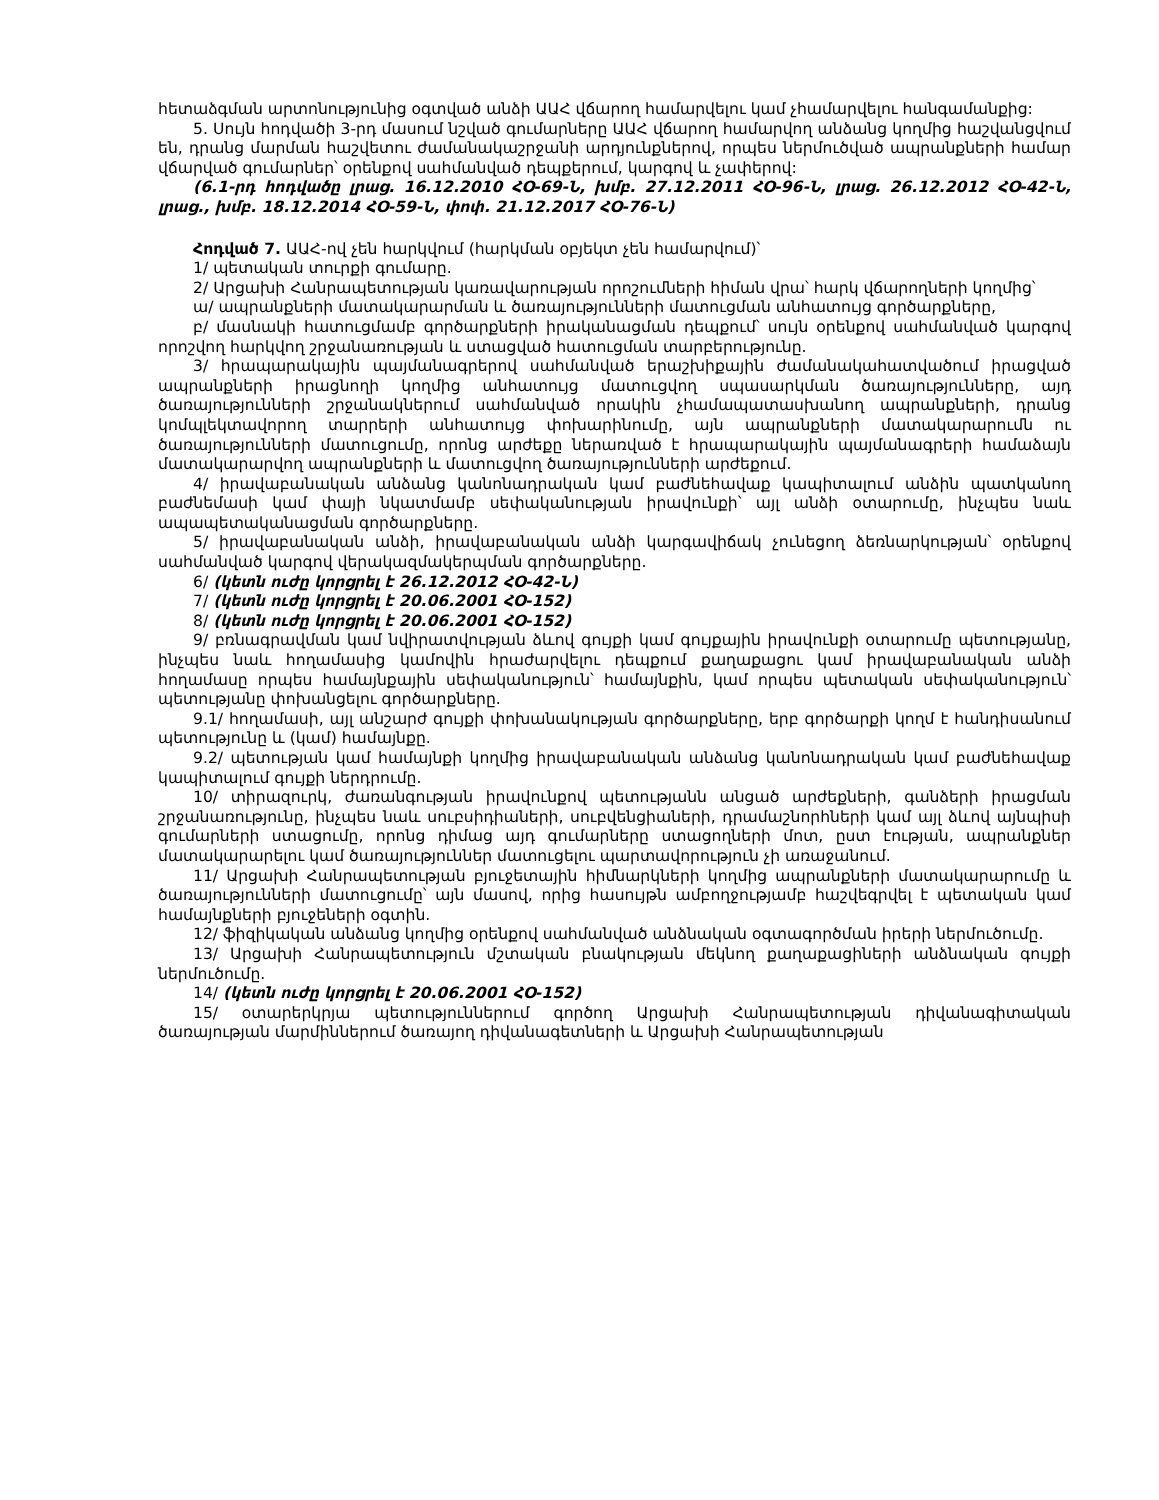հետաձգման արտոնությունից օգտված անձի ԱԱՀ վճարող համարվելու կամ չհամարվելու հանգամանքից:
5. Սույն հոդվածի 3-րդ մասում նշված գումարները ԱԱՀ վճարող համարվող անձանց կողմից հաշվանցվում են, դրանց մարման հաշվետու ժամանակաշրջանի արդյունքներով, որպես ներմուծված ապրանքների համար վճարված գումարներ՝ օրենքով սահմանված դեպքերում, կարգով և չափերով:
(6.1-րդ հոդվածը լրաց. 16.12.2010 ՀՕ-69-Ն, խմբ. 27.12.2011 ՀՕ-96-Ն, լրաց. 26.12.2012 ՀՕ-42-Ն, լրաց., խմբ. 18.12.2014 ՀՕ-59-Ն, փոփ. 21.12.2017 ՀՕ-76-Ն)
Հոդված 7. ԱԱՀ-ով չեն հարկվում (հարկման օբյեկտ չեն համարվում)՝
1/ պետական տուրքի գումարը.
2/ Արցախի Հանրապետության կառավարության որոշումների հիման վրա՝ հարկ վճարողների կողմից՝
ա/ ապրանքների մատակարարման և ծառայությունների մատուցման անհատույց գործարքները,
բ/ մասնակի հատուցմամբ գործարքների իրականացման դեպքում՝ սույն օրենքով սահմանված կարգով որոշվող հարկվող շրջանառության և ստացված հատուցման տարբերությունը.
3/ հրապարակային պայմանագրերով սահմանված երաշխիքային ժամանակահատվածում իրացված ապրանքների իրացնողի կողմից անհատույց մատուցվող սպասարկման ծառայությունները, այդ ծառայությունների շրջանակներում սահմանված որակին չհամապատասխանող ապրանքների, դրանց կոմպլեկտավորող տարրերի անհատույց փոխարինումը, այն ապրանքների մատակարարումն ու ծառայությունների մատուցումը, որոնց արժեքը ներառված է հրապարակային պայմանագրերի համաձայն մատակարարվող ապրանքների և մատուցվող ծառայությունների արժեքում.
4/ իրավաբանական անձանց կանոնադրական կամ բաժնեհավաք կապիտալում անձին պատկանող բաժնեմասի կամ փայի նկատմամբ սեփականության իրավունքի՝ այլ անձի օտարումը, ինչպես նաև ապապետականացման գործարքները.
5/ իրավաբանական անձի, իրավաբանական անձի կարգավիճակ չունեցող ձեռնարկության՝ օրենքով սահմանված կարգով վերակազմակերպման գործարքները.
6/ (կետն ուժը կորցրել է 26.12.2012 ՀՕ-42-Ն)
7/ (կետն ուժը կորցրել է 20.06.2001 ՀՕ-152)
8/ (կետն ուժը կորցրել է 20.06.2001 ՀՕ-152)
9/ բռնագրավման կամ նվիրատվության ձևով գույքի կամ գույքային իրավունքի օտարումը պետությանը, ինչպես նաև հողամասից կամովին հրաժարվելու դեպքում քաղաքացու կամ իրավաբանական անձի հողամասը որպես համայնքային սեփականություն՝ համայնքին, կամ որպես պետական սեփականություն՝ պետությանը փոխանցելու գործարքները.
9.1/ հողամասի, այլ անշարժ գույքի փոխանակության գործարքները, երբ գործարքի կողմ է հանդիսանում պետությունը և (կամ) համայնքը.
9.2/ պետության կամ համայնքի կողմից իրավաբանական անձանց կանոնադրական կամ բաժնեհավաք կապիտալում գույքի ներդրումը.
10/ տիրազուրկ, ժառանգության իրավունքով պետությանն անցած արժեքների, գանձերի իրացման շրջանառությունը, ինչպես նաև սուբսիդիաների, սուբվենցիաների, դրամաշնորհների կամ այլ ձևով այնպիսի գումարների ստացումը, որոնց դիմաց այդ գումարները ստացողների մոտ, ըստ էության, ապրանքներ մատակարարելու կամ ծառայություններ մատուցելու պարտավորություն չի առաջանում.
11/ Արցախի Հանրապետության բյուջետային հիմնարկների կողմից ապրանքների մատակարարումը և ծառայությունների մատուցումը՝ այն մասով, որից հասույթն ամբողջությամբ հաշվեգրվել է պետական կամ համայնքների բյուջեների օգտին.
12/ ֆիզիկական անձանց կողմից օրենքով սահմանված անձնական օգտագործման իրերի ներմուծումը.
13/ Արցախի Հանրապետություն մշտական բնակության մեկնող քաղաքացիների անձնական գույքի ներմուծումը.
14/ (կետն ուժը կորցրել է 20.06.2001 ՀՕ-152)
15/ օտարերկրյա պետություններում գործող Արցախի Հանրապետության դիվանագիտական ծառայության մարմիններում ծառայող դիվանագետների և Արցախի Հանրապետության